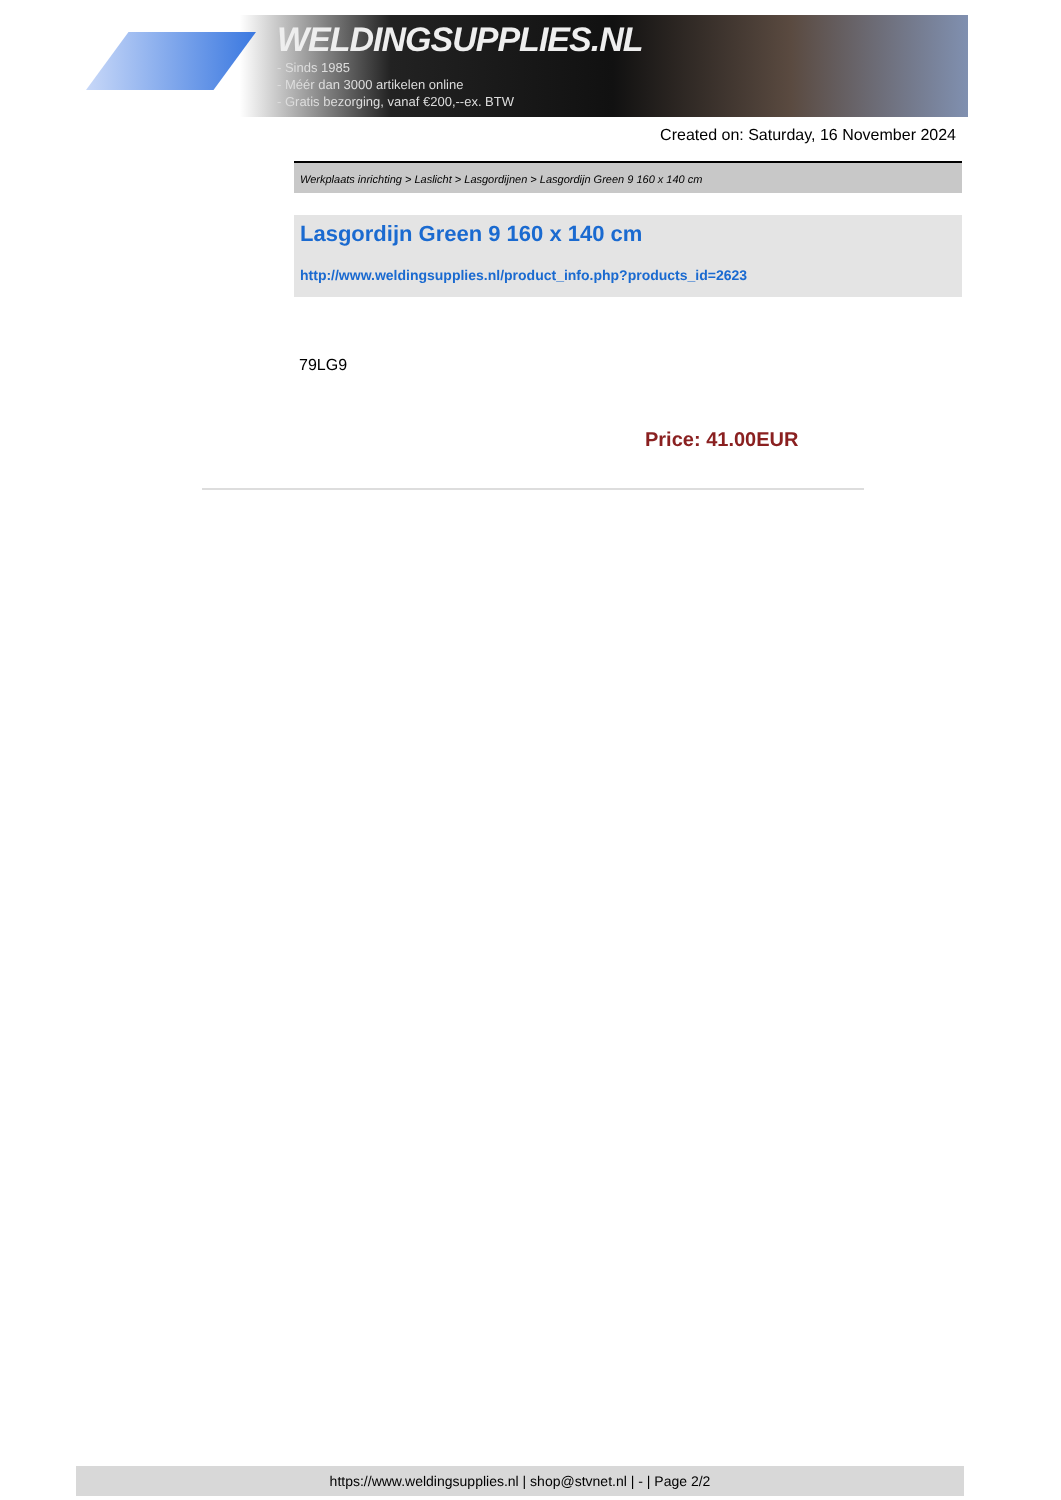WELDINGSUPPLIES.NL
- Sinds 1985
- Méér dan 3000 artikelen online
- Gratis bezorging, vanaf €200,--ex. BTW
Created on: Saturday, 16 November 2024
Werkplaats inrichting > Laslicht > Lasgordijnen > Lasgordijn Green 9 160 x 140 cm
Lasgordijn Green 9 160 x 140 cm
http://www.weldingsupplies.nl/product_info.php?products_id=2623
79LG9
Price: 41.00EUR
https://www.weldingsupplies.nl | shop@stvnet.nl | - | Page 2/2